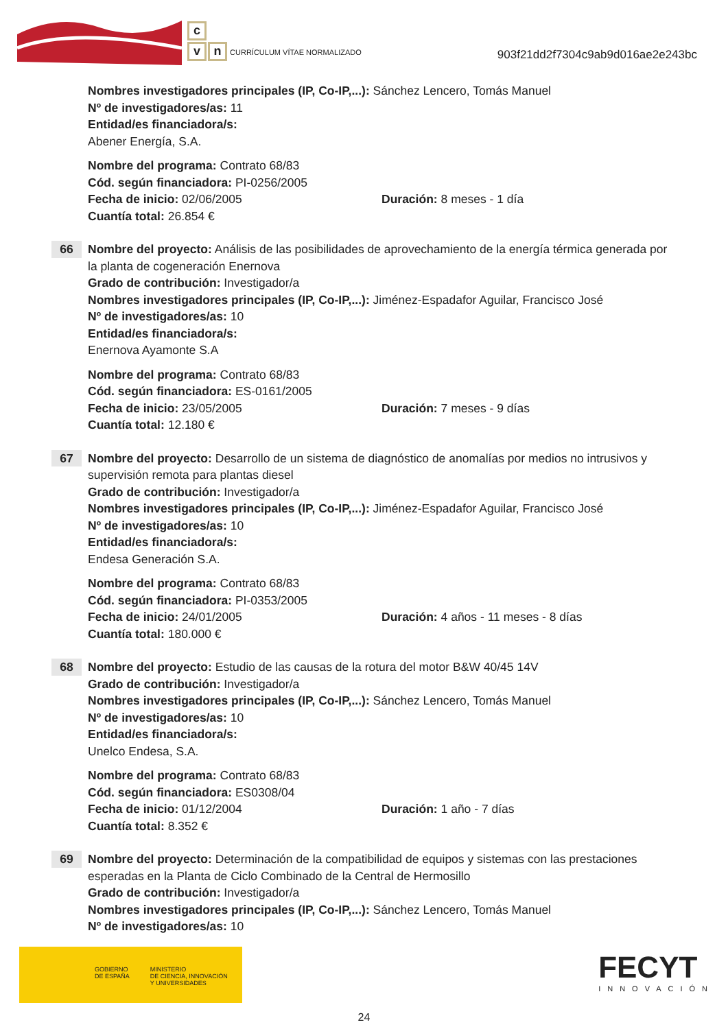c
vn CURRÍCULUM VÍTAE NORMALIZADO
903f21dd2f7304c9ab9d016ae2e243bc
Nombres investigadores principales (IP, Co-IP,...): Sánchez Lencero, Tomás Manuel
Nº de investigadores/as: 11
Entidad/es financiadora/s:
Abener Energía, S.A.
Nombre del programa: Contrato 68/83
Cód. según financiadora: PI-0256/2005
Fecha de inicio: 02/06/2005 Duración: 8 meses - 1 día
Cuantía total: 26.854 €
66 Nombre del proyecto: Análisis de las posibilidades de aprovechamiento de la energía térmica generada por la planta de cogeneración Enernova
Grado de contribución: Investigador/a
Nombres investigadores principales (IP, Co-IP,...): Jiménez-Espadafor Aguilar, Francisco José
Nº de investigadores/as: 10
Entidad/es financiadora/s:
Enernova Ayamonte S.A
Nombre del programa: Contrato 68/83
Cód. según financiadora: ES-0161/2005
Fecha de inicio: 23/05/2005 Duración: 7 meses - 9 días
Cuantía total: 12.180 €
67 Nombre del proyecto: Desarrollo de un sistema de diagnóstico de anomalías por medios no intrusivos y supervisión remota para plantas diesel
Grado de contribución: Investigador/a
Nombres investigadores principales (IP, Co-IP,...): Jiménez-Espadafor Aguilar, Francisco José
Nº de investigadores/as: 10
Entidad/es financiadora/s:
Endesa Generación S.A.
Nombre del programa: Contrato 68/83
Cód. según financiadora: PI-0353/2005
Fecha de inicio: 24/01/2005 Duración: 4 años - 11 meses - 8 días
Cuantía total: 180.000 €
68 Nombre del proyecto: Estudio de las causas de la rotura del motor B&W 40/45 14V
Grado de contribución: Investigador/a
Nombres investigadores principales (IP, Co-IP,...): Sánchez Lencero, Tomás Manuel
Nº de investigadores/as: 10
Entidad/es financiadora/s:
Unelco Endesa, S.A.
Nombre del programa: Contrato 68/83
Cód. según financiadora: ES0308/04
Fecha de inicio: 01/12/2004 Duración: 1 año - 7 días
Cuantía total: 8.352 €
69 Nombre del proyecto: Determinación de la compatibilidad de equipos y sistemas con las prestaciones esperadas en la Planta de Ciclo Combinado de la Central de Hermosillo
Grado de contribución: Investigador/a
Nombres investigadores principales (IP, Co-IP,...): Sánchez Lencero, Tomás Manuel
Nº de investigadores/as: 10
GOBIERNO
DE ESPAÑA
MINISTERIO
DE CIENCIA, INNOVACIÓN
Y UNIVERSIDADES
FECYT
INNOVACIÓN
24